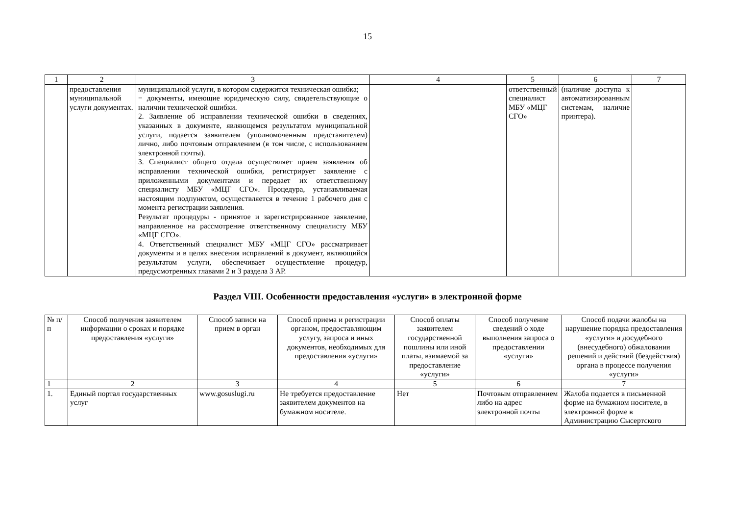15
| 1 | 2 | 3 | 4 | 5 | 6 | 7 |
| | предоставления муниципальной услуги документах. | муниципальной услуги, в котором содержится техническая ошибка; − документы, имеющие юридическую силу, свидетельствующие о наличии технической ошибки. 2. Заявление об исправлении технической ошибки в сведениях, указанных в документе, являющемся результатом муниципальной услуги, подается заявителем (уполномоченным представителем) лично, либо почтовым отправлением (в том числе, с использованием электронной почты). 3. Специалист общего отдела осуществляет прием заявления об исправлении технической ошибки, регистрирует заявление с приложенными документами и передает их ответственному специалисту МБУ «МЦГ СГО». Процедура, устанавливаемая настоящим подпунктом, осуществляется в течение 1 рабочего дня с момента регистрации заявления. Результат процедуры - принятое и зарегистрированное заявление, направленное на рассмотрение ответственному специалисту МБУ «МЦГ СГО». 4. Ответственный специалист МБУ «МЦГ СГО» рассматривает документы и в целях внесения исправлений в документ, являющийся результатом услуги, обеспечивает осуществление процедур, предусмотренных главами 2 и 3 раздела 3 АР. | | ответственный специалист МБУ «МЦГ СГО» | (наличие доступа к автоматизированным системам, наличие принтера). | |
Раздел VIII. Особенности предоставления «услуги» в электронной форме
| № п/п | Способ получения заявителем информации о сроках и порядке предоставления «услуги» | Способ записи на прием в орган | Способ приема и регистрации органом, предоставляющим услугу, запроса и иных документов, необходимых для предоставления «услуги» | Способ оплаты заявителем государственной пошлины или иной платы, взимаемой за предоставление «услуги» | Способ получение сведений о ходе выполнения запроса о предоставлении «услуги» | Способ подачи жалобы на нарушение порядка предоставления «услуги» и досудебного (внесудебного) обжалования решений и действий (бездействия) органа в процессе получения «услуги» |
| --- | --- | --- | --- | --- | --- | --- |
| 1 | 2 | 3 | 4 | 5 | 6 | 7 |
| 1. | Единый портал государственных услуг | www.gosuslugi.ru | Не требуется предоставление заявителем документов на бумажном носителе. | Нет | Почтовым отправлением либо на адрес электронной почты | Жалоба подается в письменной форме на бумажном носителе, в электронной форме в Администрацию Сысертского |